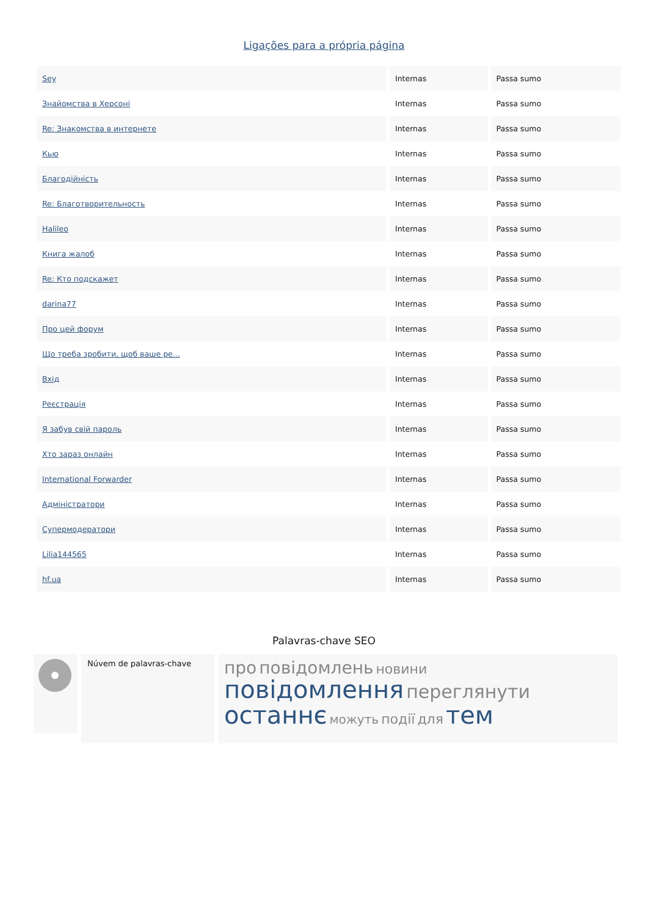Ligações para a própria página
| Sey | Internas | Passa sumo |
| Знайомства в Херсоні | Internas | Passa sumo |
| Re: Знакомства в интернете | Internas | Passa sumo |
| Кью | Internas | Passa sumo |
| Благодійність | Internas | Passa sumo |
| Re: Благотворительность | Internas | Passa sumo |
| Halileo | Internas | Passa sumo |
| Книга жалоб | Internas | Passa sumo |
| Re: Кто подскажет | Internas | Passa sumo |
| darina77 | Internas | Passa sumo |
| Про цей форум | Internas | Passa sumo |
| Що треба зробити, щоб ваше ре... | Internas | Passa sumo |
| Вхід | Internas | Passa sumo |
| Реєстрація | Internas | Passa sumo |
| Я забув свій пароль | Internas | Passa sumo |
| Хто зараз онлайн | Internas | Passa sumo |
| International Forwarder | Internas | Passa sumo |
| Адміністратори | Internas | Passa sumo |
| Супермодератори | Internas | Passa sumo |
| Lilia144565 | Internas | Passa sumo |
| hf.ua | Internas | Passa sumo |
Palavras-chave SEO
Núvem de palavras-chave
про повідомлень новини
повідомлення переглянути
останнє можуть події для тем